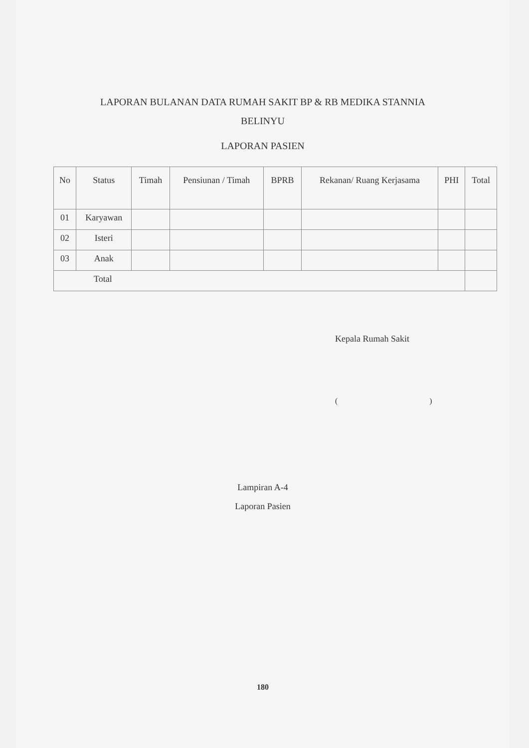LAPORAN BULANAN DATA RUMAH SAKIT BP & RB MEDIKA STANNIA
BELINYU
LAPORAN PASIEN
| No | Status | Timah | Pensiunan / Timah | BPRB | Rekanan/ Ruang Kerjasama | PHI | Total |
| --- | --- | --- | --- | --- | --- | --- | --- |
| 01 | Karyawan | | | | | | |
| 02 | Isteri | | | | | | |
| 03 | Anak | | | | | | |
| Total | | | | | | | |
Kepala Rumah Sakit
( )
Lampiran A-4
Laporan Pasien
180